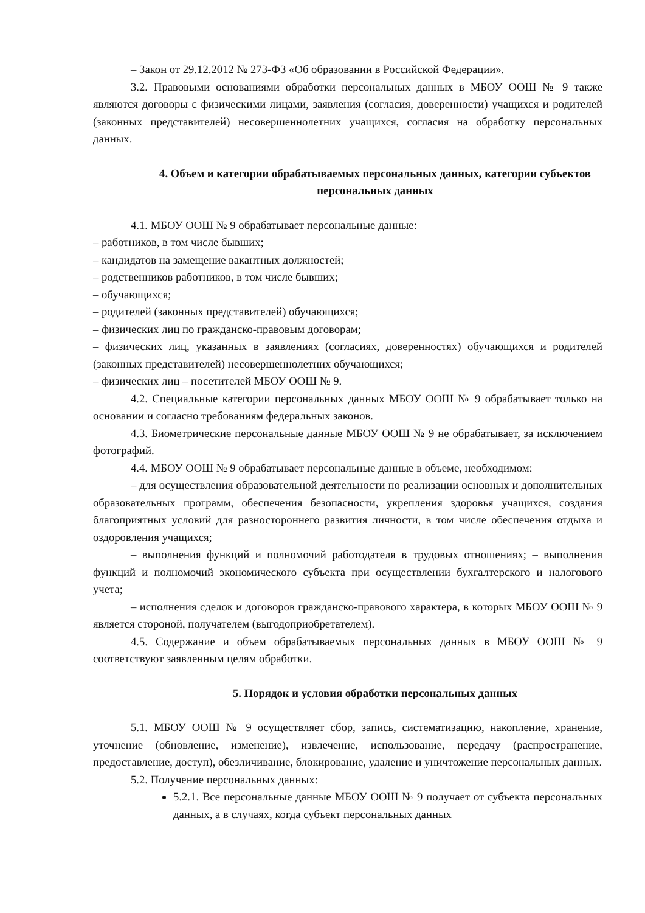– Закон от 29.12.2012 № 273-ФЗ «Об образовании в Российской Федерации».
3.2. Правовыми основаниями обработки персональных данных в МБОУ ООШ № 9 также являются договоры с физическими лицами, заявления (согласия, доверенности) учащихся и родителей (законных представителей) несовершеннолетних учащихся, согласия на обработку персональных данных.
4. Объем и категории обрабатываемых персональных данных, категории субъектов персональных данных
4.1. МБОУ ООШ № 9 обрабатывает персональные данные:
– работников, в том числе бывших;
– кандидатов на замещение вакантных должностей;
– родственников работников, в том числе бывших;
– обучающихся;
– родителей (законных представителей) обучающихся;
– физических лиц по гражданско-правовым договорам;
– физических лиц, указанных в заявлениях (согласиях, доверенностях) обучающихся и родителей (законных представителей) несовершеннолетних обучающихся;
– физических лиц – посетителей МБОУ ООШ № 9.
4.2. Специальные категории персональных данных МБОУ ООШ № 9 обрабатывает только на основании и согласно требованиям федеральных законов.
4.3. Биометрические персональные данные МБОУ ООШ № 9 не обрабатывает, за исключением фотографий.
4.4. МБОУ ООШ № 9 обрабатывает персональные данные в объеме, необходимом:
– для осуществления образовательной деятельности по реализации основных и дополнительных образовательных программ, обеспечения безопасности, укрепления здоровья учащихся, создания благоприятных условий для разностороннего развития личности, в том числе обеспечения отдыха и оздоровления учащихся;
– выполнения функций и полномочий работодателя в трудовых отношениях; – выполнения функций и полномочий экономического субъекта при осуществлении бухгалтерского и налогового учета;
– исполнения сделок и договоров гражданско-правового характера, в которых МБОУ ООШ № 9 является стороной, получателем (выгодоприобретателем).
4.5. Содержание и объем обрабатываемых персональных данных в МБОУ ООШ № 9 соответствуют заявленным целям обработки.
5. Порядок и условия обработки персональных данных
5.1. МБОУ ООШ № 9 осуществляет сбор, запись, систематизацию, накопление, хранение, уточнение (обновление, изменение), извлечение, использование, передачу (распространение, предоставление, доступ), обезличивание, блокирование, удаление и уничтожение персональных данных.
5.2. Получение персональных данных:
5.2.1. Все персональные данные МБОУ ООШ № 9 получает от субъекта персональных данных, а в случаях, когда субъект персональных данных